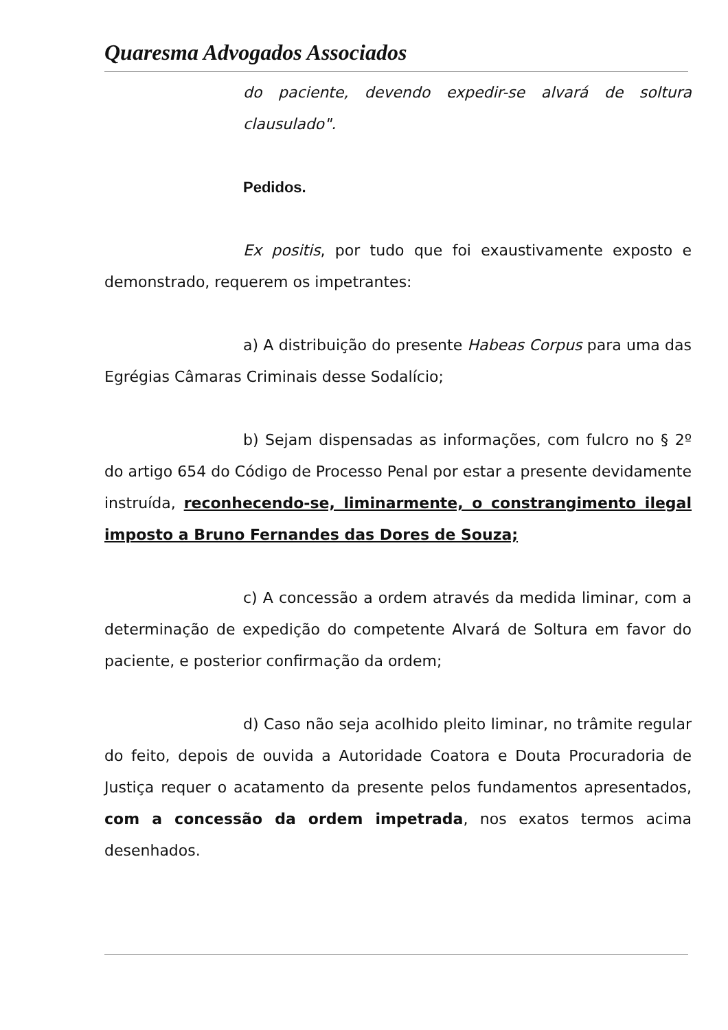Quaresma Advogados Associados
do paciente, devendo expedir-se alvará de soltura clausulado".
Pedidos.
Ex positis, por tudo que foi exaustivamente exposto e demonstrado, requerem os impetrantes:
a) A distribuição do presente Habeas Corpus para uma das Egrégias Câmaras Criminais desse Sodalício;
b) Sejam dispensadas as informações, com fulcro no § 2º do artigo 654 do Código de Processo Penal por estar a presente devidamente instruída, reconhecendo-se, liminarmente, o constrangimento ilegal imposto a Bruno Fernandes das Dores de Souza;
c) A concessão a ordem através da medida liminar, com a determinação de expedição do competente Alvará de Soltura em favor do paciente, e posterior confirmação da ordem;
d) Caso não seja acolhido pleito liminar, no trâmite regular do feito, depois de ouvida a Autoridade Coatora e Douta Procuradoria de Justiça requer o acatamento da presente pelos fundamentos apresentados, com a concessão da ordem impetrada, nos exatos termos acima desenhados.